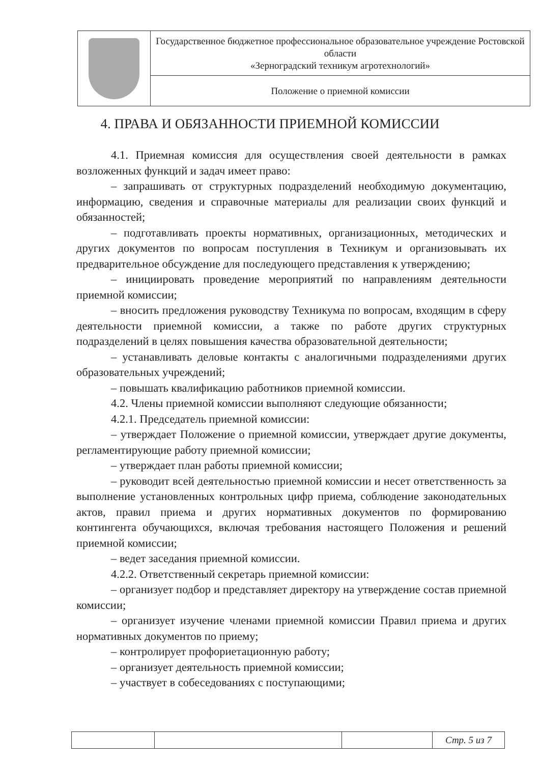| | Государственное бюджетное профессиональное образовательное учреждение Ростовской области «Зерноградский техникум агротехнологий» |
| | Положение о приемной комиссии |
4. ПРАВА И ОБЯЗАННОСТИ ПРИЕМНОЙ КОМИССИИ
4.1. Приемная комиссия для осуществления своей деятельности в рамках возложенных функций и задач имеет право:
– запрашивать от структурных подразделений необходимую документацию, информацию, сведения и справочные материалы для реализации своих функций и обязанностей;
– подготавливать проекты нормативных, организационных, методических и других документов по вопросам поступления в Техникум и организовывать их предварительное обсуждение для последующего представления к утверждению;
– инициировать проведение мероприятий по направлениям деятельности приемной комиссии;
– вносить предложения руководству Техникума по вопросам, входящим в сферу деятельности приемной комиссии, а также по работе других структурных подразделений в целях повышения качества образовательной деятельности;
– устанавливать деловые контакты с аналогичными подразделениями других образовательных учреждений;
– повышать квалификацию работников приемной комиссии.
4.2. Члены приемной комиссии выполняют следующие обязанности;
4.2.1. Председатель приемной комиссии:
– утверждает Положение о приемной комиссии, утверждает другие документы, регламентирующие работу приемной комиссии;
– утверждает план работы приемной комиссии;
– руководит всей деятельностью приемной комиссии и несет ответственность за выполнение установленных контрольных цифр приема, соблюдение законодательных актов, правил приема и других нормативных документов по формированию контингента обучающихся, включая требования настоящего Положения и решений приемной комиссии;
– ведет заседания приемной комиссии.
4.2.2. Ответственный секретарь приемной комиссии:
– организует подбор и представляет директору на утверждение состав приемной комиссии;
– организует изучение членами приемной комиссии Правил приема и других нормативных документов по приему;
– контролирует профориетационную работу;
– организует деятельность приемной комиссии;
– участвует в собеседованиях с поступающими;
| | | | Стр. 5 из 7 |